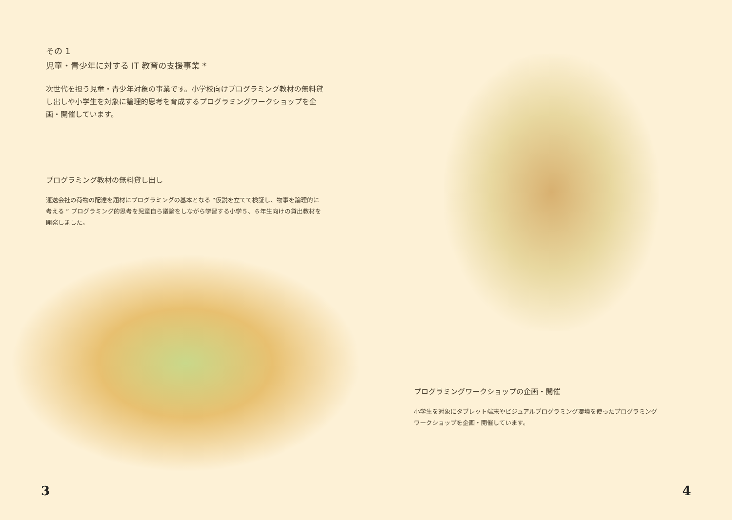その 1
児童・青少年に対する IT 教育の支援事業 *
次世代を担う児童・青少年対象の事業です。小学校向けプログラミング教材の無料貸し出しや小学生を対象に論理的思考を育成するプログラミングワークショップを企画・開催しています。
プログラミング教材の無料貸し出し
運送会社の荷物の配達を題材にプログラミングの基本となる “仮説を立てて検証し、物事を論理的に考える ” プログラミング的思考を児童自ら議論をしながら学習する小学５、６年生向けの貸出教材を開発しました。
3
プログラミングワークショップの企画・開催
小学生を対象にタブレット端末やビジュアルプログラミング環境を使ったプログラミングワークショップを企画・開催しています。
4